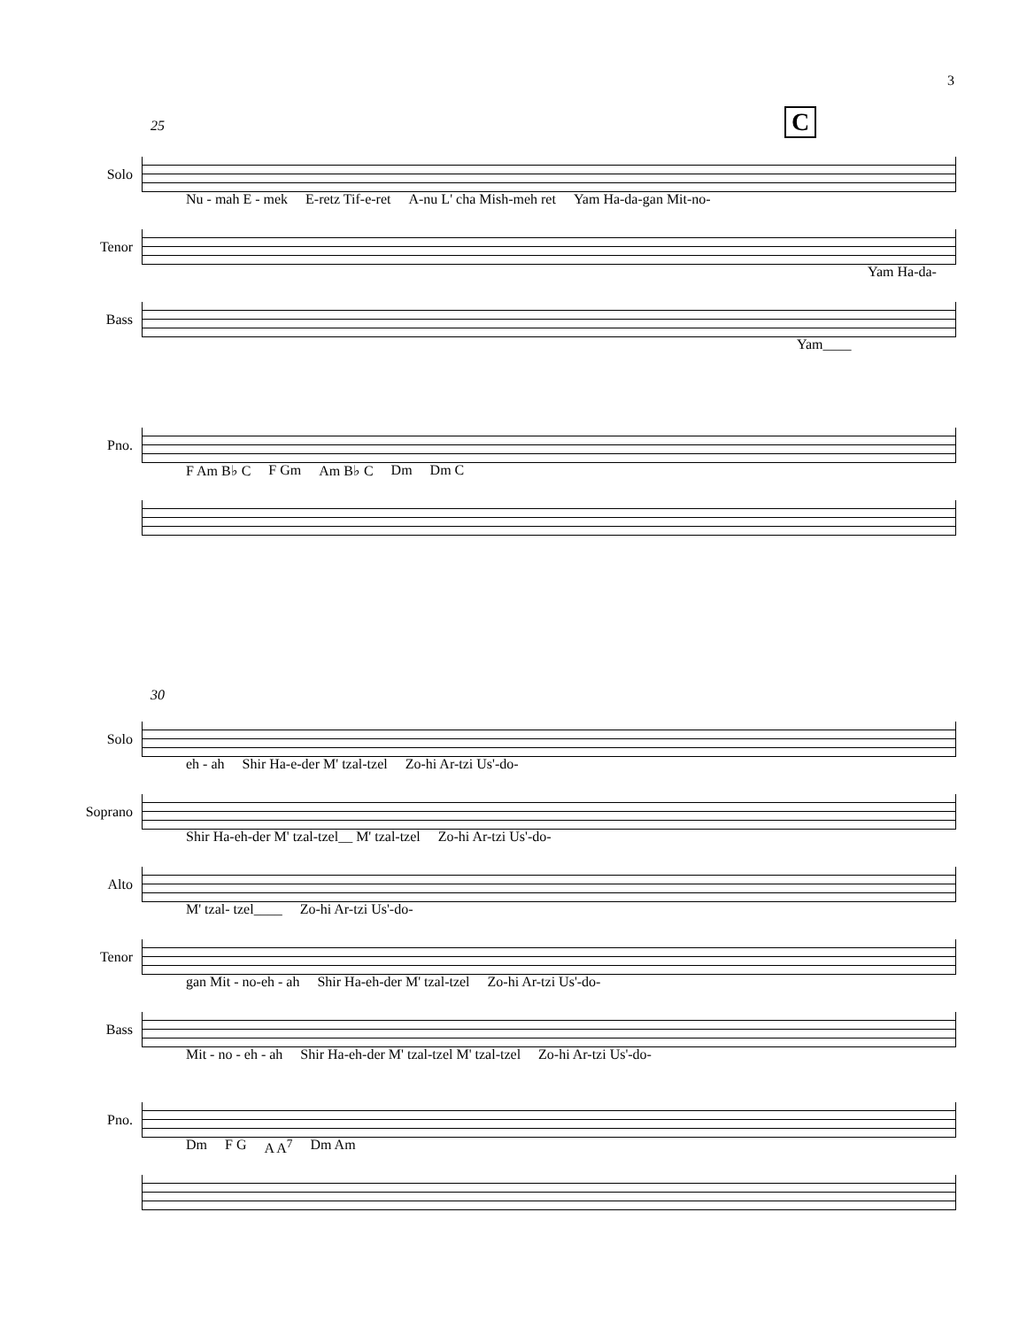3
25 C
Solo
Nu - mah E - mek E-retz Tif-e-ret A-nu L' cha Mish-meh ret Yam Ha-da-gan Mit-no-
Tenor
Yam Ha-da-
Bass
Yam____
Pno.
F Am B♭ C F Gm Am B♭ C Dm Dm C
30
Solo
eh - ah Shir Ha-e-der M' tzal-tzel Zo-hi Ar-tzi Us'-do-
Soprano
Shir Ha-eh-der M' tzal-tzel__ M' tzal-tzel Zo-hi Ar-tzi Us'-do-
Alto
M' tzal- tzel____ Zo-hi Ar-tzi Us'-do-
Tenor
gan Mit - no-eh - ah Shir Ha-eh-der M' tzal-tzel Zo-hi Ar-tzi Us'-do-
Bass
Mit - no - eh - ah Shir Ha-eh-der M' tzal-tzel M' tzal-tzel Zo-hi Ar-tzi Us'-do-
Pno.
Dm F G A A<sup>7</sup> Dm Am